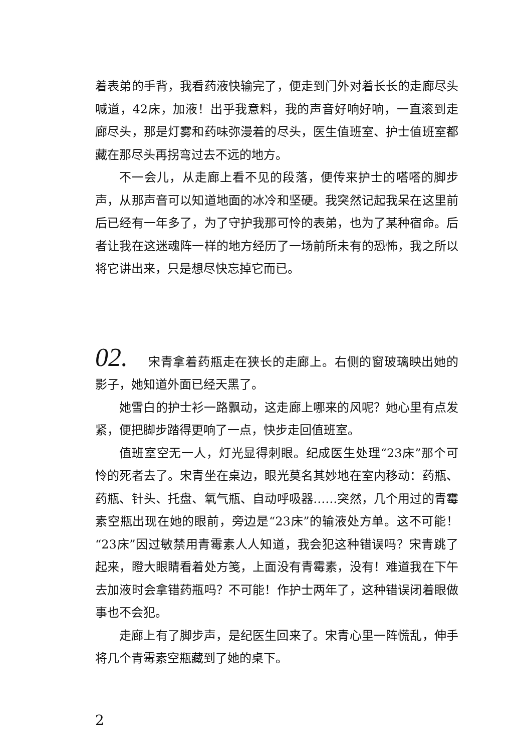着表弟的手背，我看药液快输完了，便走到门外对着长长的走廊尽头喊道，42床，加液！出乎我意料，我的声音好响好响，一直滚到走廊尽头，那是灯雾和药味弥漫着的尽头，医生值班室、护士值班室都藏在那尽头再拐弯过去不远的地方。
不一会儿，从走廊上看不见的段落，便传来护士的嗒嗒的脚步声，从那声音可以知道地面的冰冷和坚硬。我突然记起我呆在这里前后已经有一年多了，为了守护我那可怜的表弟，也为了某种宿命。后者让我在这迷魂阵一样的地方经历了一场前所未有的恐怖，我之所以将它讲出来，只是想尽快忘掉它而已。
02. 宋青拿着药瓶走在狭长的走廊上。右侧的窗玻璃映出她的影子，她知道外面已经天黑了。
她雪白的护士衫一路飘动，这走廊上哪来的风呢？她心里有点发紧，便把脚步踏得更响了一点，快步走回值班室。
值班室空无一人，灯光显得刺眼。纪成医生处理“23床”那个可怜的死者去了。宋青坐在桌边，眼光莫名其妙地在室内移动：药瓶、药瓶、针头、托盘、氧气瓶、自动呼吸器……突然，几个用过的青霉素空瓶出现在她的眼前，旁边是“23床”的输液处方单。这不可能！“23床”因过敏禁用青霉素人人知道，我会犯这种错误吗？宋青跳了起来，瞪大眼睛看着处方笺，上面没有青霉素，没有！难道我在下午去加液时会拿错药瓶吗？不可能！作护士两年了，这种错误闭着眼做事也不会犯。
走廊上有了脚步声，是纪医生回来了。宋青心里一阵慌乱，伸手将几个青霉素空瓶藏到了她的桌下。
2